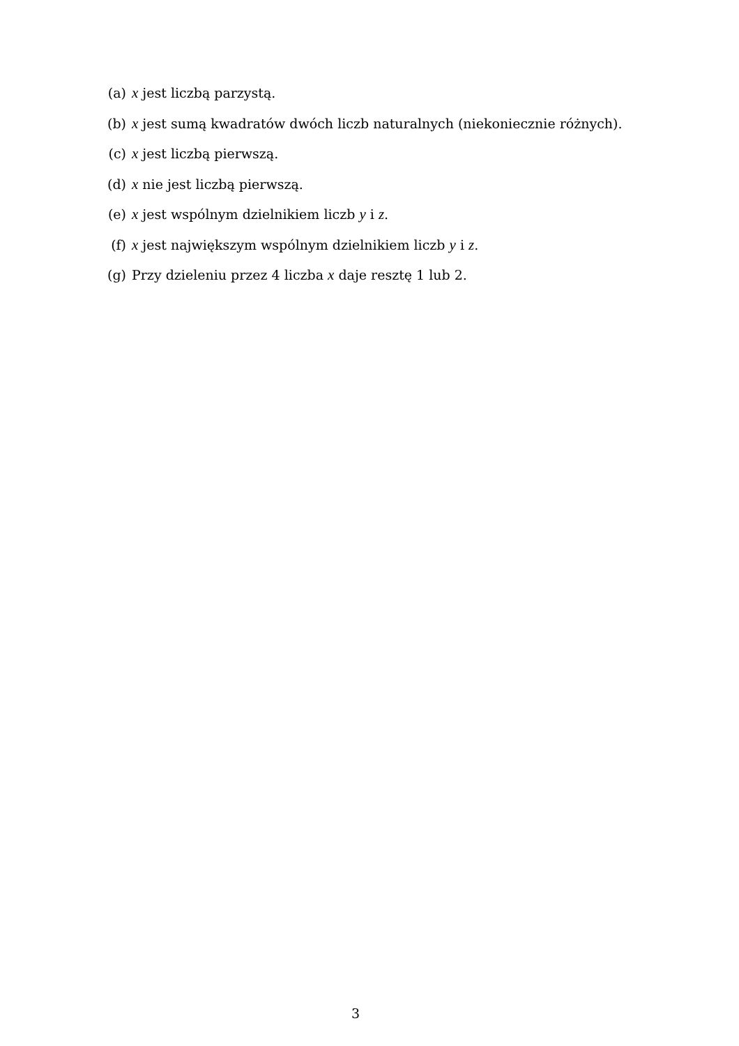(a) x jest liczbą parzystą.
(b) x jest sumą kwadratów dwóch liczb naturalnych (niekoniecznie różnych).
(c) x jest liczbą pierwszą.
(d) x nie jest liczbą pierwszą.
(e) x jest wspólnym dzielnikiem liczb y i z.
(f) x jest największym wspólnym dzielnikiem liczb y i z.
(g) Przy dzieleniu przez 4 liczba x daje resztę 1 lub 2.
3